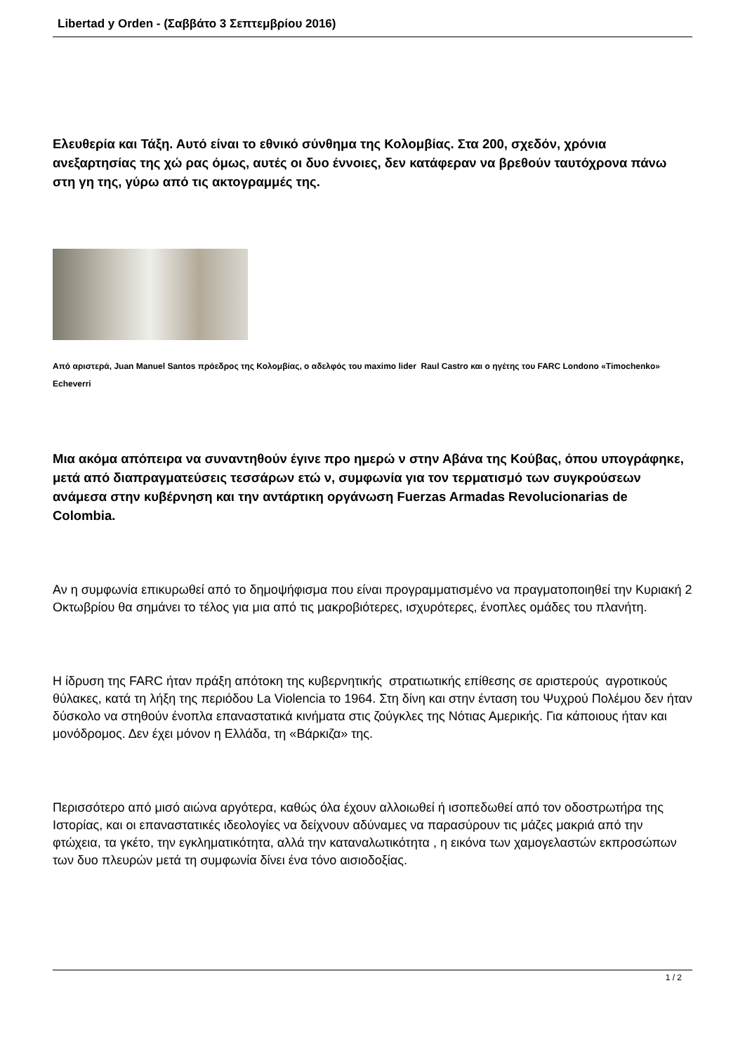Libertad y Orden - (Σαββάτο 3 Σεπτεμβρίου 2016)
Ελευθερία και Τάξη. Αυτό είναι το εθνικό σύνθημα της Κολομβίας. Στα 200, σχεδόν, χρόνια ανεξαρτησίας της χώ ρας όμως, αυτές οι δυο έννοιες, δεν κατάφεραν να βρεθούν ταυτόχρονα πάνω στη γη της, γύρω από τις ακτογραμμές της.
Από αριστερά, Juan Manuel Santos πρόεδρος της Κολομβίας, ο αδελφός του maximo lider Raul Castro και ο ηγέτης του FARC Londono «Timochenko» Echeverri
Μια ακόμα απόπειρα να συναντηθούν έγινε προ ημερώ ν στην Αβάνα της Κούβας, όπου υπογράφηκε, μετά από διαπραγματεύσεις τεσσάρων ετώ ν, συμφωνία για τον τερματισμό των συγκρούσεων ανάμεσα στην κυβέρνηση και την αντάρτικη οργάνωση Fuerzas Armadas Revolucionarias de Colombia.
Αν η συμφωνία επικυρωθεί από το δημοψήφισμα που είναι προγραμματισμένο να πραγματοποιηθεί την Κυριακή 2 Οκτωβρίου θα σημάνει το τέλος για μια από τις μακροβιότερες, ισχυρότερες, ένοπλες ομάδες του πλανήτη.
Η ίδρυση της FARC ήταν πράξη απότοκη της κυβερνητικής στρατιωτικής επίθεσης σε αριστερούς αγροτικούς θύλακες, κατά τη λήξη της περιόδου La Violencia το 1964. Στη δίνη και στην ένταση του Ψυχρού Πολέμου δεν ήταν δύσκολο να στηθούν ένοπλα επαναστατικά κινήματα στις ζούγκλες της Νότιας Αμερικής. Για κάποιους ήταν και μονόδρομος. Δεν έχει μόνον η Ελλάδα, τη «Βάρκιζα» της.
Περισσότερο από μισό αιώνα αργότερα, καθώς όλα έχουν αλλοιωθεί ή ισοπεδωθεί από τον οδοστρωτήρα της Ιστορίας, και οι επαναστατικές ιδεολογίες να δείχνουν αδύναμες να παρασύρουν τις μάζες μακριά από την φτώχεια, τα γκέτο, την εγκληματικότητα, αλλά την καταναλωτικότητα , η εικόνα των χαμογελαστών εκπροσώπων των δυο πλευρών μετά τη συμφωνία δίνει ένα τόνο αισιοδοξίας.
1 / 2